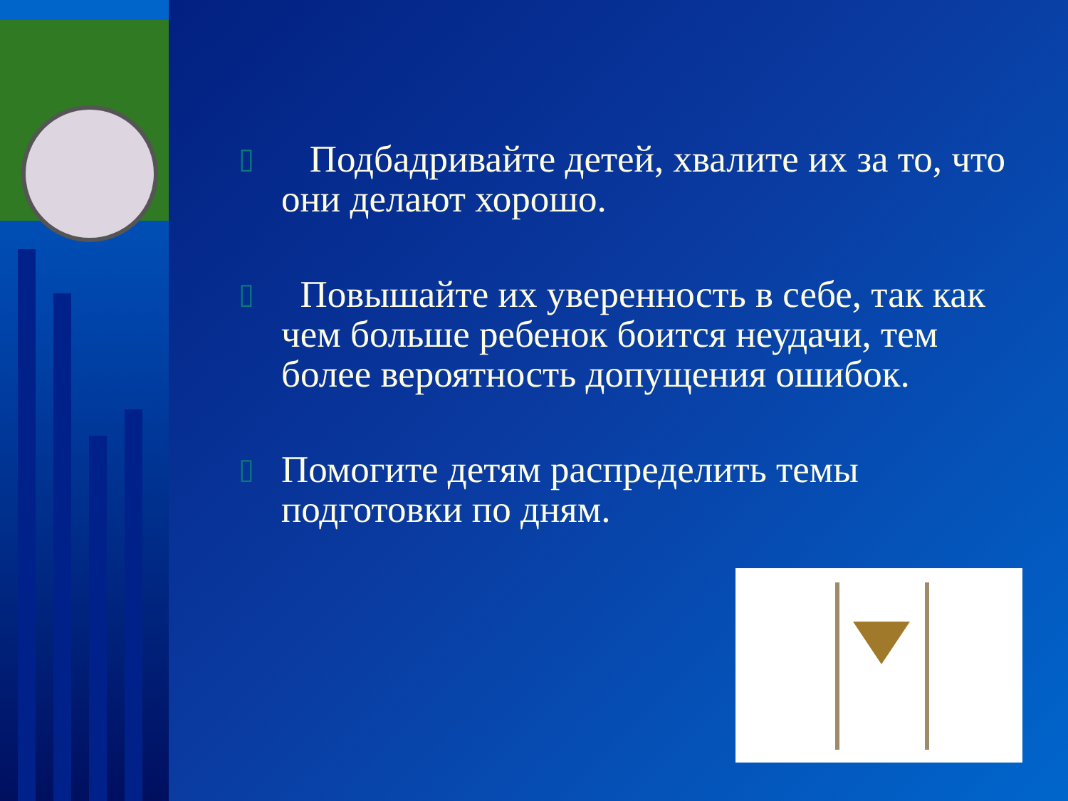▯
Подбадривайте детей, хвалите их за то, что они делают хорошо.
▯
Повышайте их уверенность в себе, так как чем больше ребенок боится неудачи, тем более вероятность допущения ошибок.
▯
Помогите детям распределить темы подготовки по дням.